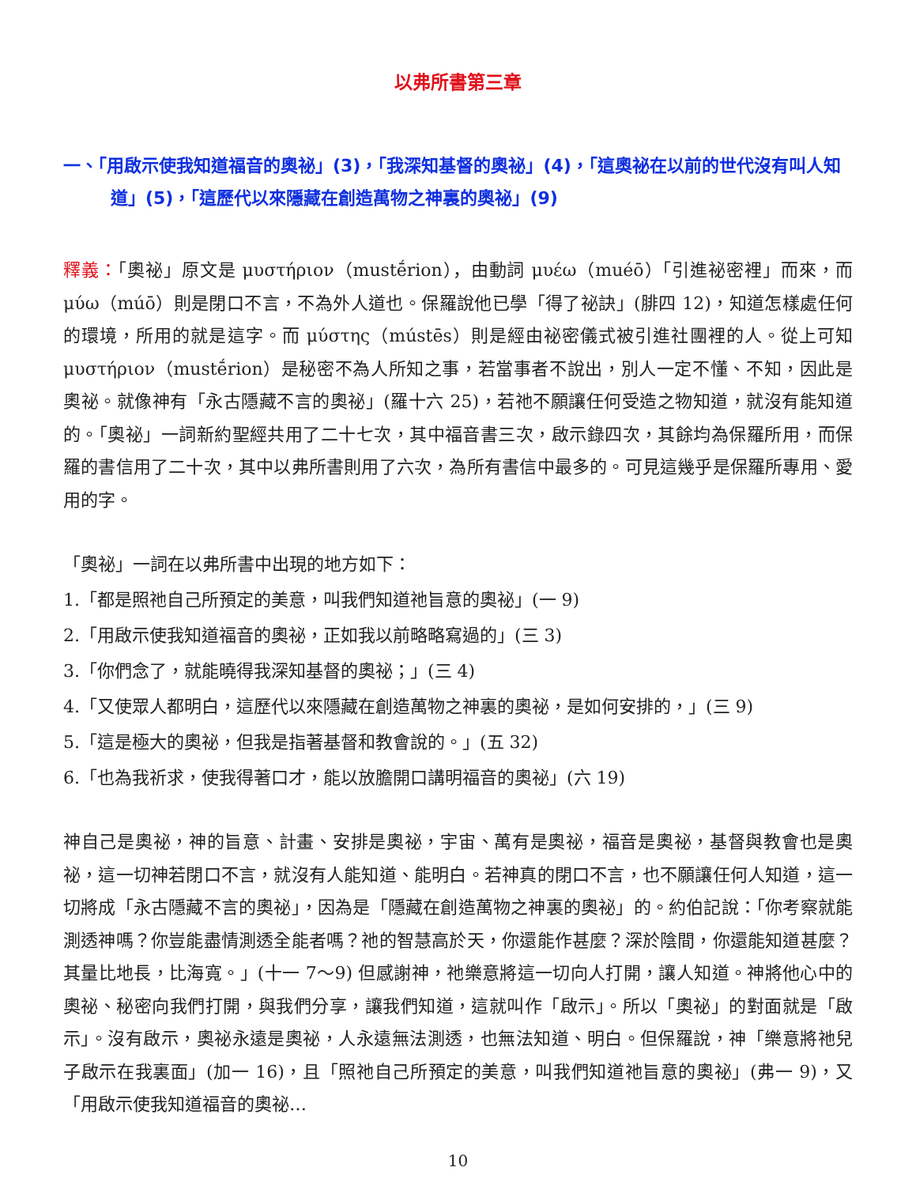以弗所書第三章
一、「用啟示使我知道福音的奧祕」(3)，「我深知基督的奧祕」(4)，「這奧祕在以前的世代沒有叫人知道」(5)，「這歷代以來隱藏在創造萬物之神裏的奧祕」(9)
釋義：「奧祕」原文是 μυστήριον（mustḗrion），由動詞 μυέω（muéō）「引進祕密裡」而來，而 μύω（múō）則是閉口不言，不為外人道也。保羅說他已學「得了祕訣」(腓四 12)，知道怎樣處任何的環境，所用的就是這字。而 μύστης（mústēs）則是經由祕密儀式被引進社團裡的人。從上可知 μυστήριον（mustḗrion）是秘密不為人所知之事，若當事者不說出，別人一定不懂、不知，因此是奧祕。就像神有「永古隱藏不言的奧祕」(羅十六 25)，若祂不願讓任何受造之物知道，就沒有能知道的。「奧祕」一詞新約聖經共用了二十七次，其中福音書三次，啟示錄四次，其餘均為保羅所用，而保羅的書信用了二十次，其中以弗所書則用了六次，為所有書信中最多的。可見這幾乎是保羅所專用、愛用的字。
「奧祕」一詞在以弗所書中出現的地方如下：
1.「都是照祂自己所預定的美意，叫我們知道祂旨意的奧祕」(一 9)
2.「用啟示使我知道福音的奧祕，正如我以前略略寫過的」(三 3)
3.「你們念了，就能曉得我深知基督的奧祕；」(三 4)
4.「又使眾人都明白，這歷代以來隱藏在創造萬物之神裏的奧祕，是如何安排的，」(三 9)
5.「這是極大的奧祕，但我是指著基督和教會說的。」(五 32)
6.「也為我祈求，使我得著口才，能以放膽開口講明福音的奧祕」(六 19)
神自己是奧祕，神的旨意、計畫、安排是奧祕，宇宙、萬有是奧祕，福音是奧祕，基督與教會也是奧祕，這一切神若閉口不言，就沒有人能知道、能明白。若神真的閉口不言，也不願讓任何人知道，這一切將成「永古隱藏不言的奧祕」，因為是「隱藏在創造萬物之神裏的奧祕」的。約伯記說：「你考察就能測透神嗎？你豈能盡情測透全能者嗎？祂的智慧高於天，你還能作甚麼？深於陰間，你還能知道甚麼？其量比地長，比海寬。」(十一 7～9) 但感謝神，祂樂意將這一切向人打開，讓人知道。神將他心中的奧祕、秘密向我們打開，與我們分享，讓我們知道，這就叫作「啟示」。所以「奧祕」的對面就是「啟示」。沒有啟示，奧祕永遠是奧祕，人永遠無法測透，也無法知道、明白。但保羅說，神「樂意將祂兒子啟示在我裏面」(加一 16)，且「照祂自己所預定的美意，叫我們知道祂旨意的奧祕」(弗一 9)，又「用啟示使我知道福音的奧祕…
10